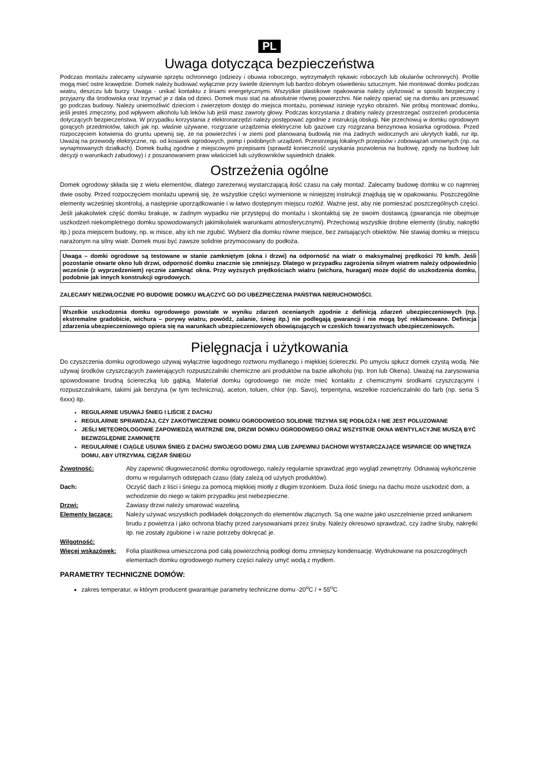PL
Uwaga dotycząca bezpieczeństwa
Podczas montażu zalecamy używanie sprzętu ochronnego (odzieży i obuwia roboczego, wytrzymałych rękawic roboczych lub okularów ochronnych). Profile mogą mieć ostre krawędzie. Domek należy budować wyłącznie przy świetle dziennym lub bardzo dobrym oświetleniu sztucznym. Nie montować domku podczas wiatru, deszczu lub burzy. Uwaga - unikać kontaktu z liniami energetycznymi. Wszystkie plastikowe opakowania należy utylizować w sposób bezpieczny i przyjazny dla środowiska oraz trzymać je z dala od dzieci. Domek musi stać na absolutnie równej powierzchni. Nie należy opierać się na domku ani przesuwać go podczas budowy. Należy uniemożliwić dzieciom i zwierzętom dostęp do miejsca montażu, ponieważ istnieje ryzyko obrażeń. Nie próbuj montować domku, jeśli jesteś zmęczony, pod wpływem alkoholu lub leków lub jeśli masz zawroty głowy. Podczas korzystania z drabiny należy przestrzegać ostrzeżeń producenta dotyczących bezpieczeństwa. W przypadku korzystania z elektronarzędzi należy postępować zgodnie z instrukcją obsługi. Nie przechowuj w domku ogrodowym gorących przedmiotów, takich jak np. właśnie używane, rozgrzane urządzenia elektryczne lub gazowe czy rozgrzana benzynowa kosiarka ogrodowa. Przed rozpoczęciem kotwienia do gruntu upewnij się, że na powierzchni i w ziemi pod planowaną budowlą nie ma żadnych widocznych ani ukrytych kabli, rur itp. Uważaj na przewody elektryczne, np. od kosiarek ogrodowych, pomp i podobnych urządzeń. Przestrzegaj lokalnych przepisów i zobowiązań umownych (np. na wynajmowanych działkach). Domek buduj zgodnie z miejscowymi przepisami (sprawdź konieczność uzyskania pozwolenia na budowę, zgody na budowę lub decyzji o warunkach zabudowy) i z poszanowaniem praw właścicieli lub użytkowników sąsiednich działek.
Ostrzeżenia ogólne
Domek ogrodowy składa się z wielu elementów, dlatego zarezerwuj wystarczającą ilość czasu na cały montaż. Zalecamy budowę domku w co najmniej dwie osoby. Przed rozpoczęciem montażu upewnij się, że wszystkie części wymienione w niniejszej instrukcji znajdują się w opakowaniu. Poszczególne elementy wcześniej skontroluj, a następnie uporządkowanie i w łatwo dostępnym miejscu rozłóż. Ważne jest, aby nie pomieszać poszczególnych części. Jeśli jakakolwiek część domku brakuje, w żadnym wypadku nie przystępuj do montażu i skontaktuj się ze swoim dostawcą (gwarancja nie obejmuje uszkodzeń niekompletnego domku spowodowanych jakimikolwiek warunkami atmosferycznymi). Przechowuj wszystkie drobne elementy (śruby, nakrętki itp.) poza miejscem budowy, np. w misce, aby ich nie zgubić. Wybierz dla domku równe miejsce, bez zwisających obiektów. Nie stawiaj domku w miejscu narażonym na silny wiatr. Domek musi być zawsze solidnie przymocowany do podłoża.
Uwaga – domki ogrodowe są testowane w stanie zamkniętym (okna i drzwi) na odporność na wiatr o maksymalnej prędkości 70 km/h. Jeśli pozostanie otwarte okno lub drzwi, odporność domku znacznie się zmniejszy. Dlatego w przypadku zagrożenia silnym wiatrem należy odpowiednio wcześnie (z wyprzedzeniem) ręcznie zamknąć okna. Przy wyższych prędkościach wiatru (wichura, huragan) może dojść do uszkodzenia domku, podobnie jak innych konstrukcji ogrodowych.
ZALECAMY NIEZWŁOCZNIE PO BUDOWIE DOMKU WŁĄCZYĆ GO DO UBEZPIECZENIA PAŃSTWA NIERUCHOMOŚCI.
Wszelkie uszkodzenia domku ogrodowego powstałe w wyniku zdarzeń ocenianych zgodnie z definicją zdarzeń ubezpieczeniowych (np. ekstremalne gradobicie, wichura – porywy wiatru, powódź, zalanie, śnieg itp.) nie podlegają gwarancji i nie mogą być reklamowane. Definicja zdarzenia ubezpieczeniowego opiera się na warunkach ubezpieczeniowych obowiązujących w czeskich towarzystwach ubezpieczeniowych.
Pielęgnacja i użytkowania
Do czyszczenia domku ogrodowego używaj wyłącznie łagodnego roztworu mydlanego i miękkiej ściereczki. Po umyciu spłucz domek czystą wodą. Nie używaj środków czyszczących zawierających rozpuszczalniki chemiczne ani produktów na bazie alkoholu (np. Iron lub Okena). Uważaj na zarysowania spowodowane brudną ściereczką lub gąbką. Materiał domku ogrodowego nie może mieć kontaktu z chemicznymi środkami czyszczącymi i rozpuszczalnikami, takimi jak benzyna (w tym techniczna), aceton, toluen, chlor (np. Savo), terpentyna, wszelkie rozcieńczalniki do farb (np. seria S 6xxx) itp.
REGULARNIE USUWAJ ŚNIEG I LIŚCIE Z DACHU
REGULARNIE SPRAWDZAJ, CZY ZAKOTWICZENIE DOMKU OGRODOWEGO SOLIDNIE TRZYMA SIĘ PODŁOŻA I NIE JEST POLUZOWANE
JEŚLI METEOROLOGOWIE ZAPOWIEDZĄ WIATRZNE DNI, DRZWI DOMKU OGRODOWEGO ORAZ WSZYSTKIE OKNA WENTYLACYJNE MUSZĄ BYĆ BEZWZGLĘDNIE ZAMKNIĘTE
REGULARNIE I CIĄGLE USUWA ŚNIEG Z DACHU SWOJEGO DOMU ZIMĄ LUB ZAPEWNIJ DACHOWI WYSTARCZAJĄCE WSPARCIE OD WNĘTRZA DOMU, ABY UTRZYMAŁ CIĘŻAR ŚNIEGU
| Żywotność: | Aby zapewnić długowieczność domku ogrodowego, należy regularnie sprawdzać jego wygląd zewnętrzny. Odnawiaj wykończenie domu w regularnych odstępach czasu (daty zależą od użytych produktów). |
| Dach: | Oczyść dach z liści i śniegu za pomocą miękkiej miotły z długim trzonkiem. Duża ilość śniegu na dachu może uszkodzić dom, a wchodzenie do niego w takim przypadku jest niebezpieczne. |
| Drzwi: | Zawiasy drzwi należy smarować wazeliną. |
| Elementy łączące: | Należy używać wszystkich podkładek dołączonych do elementów złącznych. Są one ważne jako uszczelnienie przed wnikaniem brudu z powietrza i jako ochrona blachy przed zarysowaniami przez śruby. Należy okresowo sprawdzać, czy żadne śruby, nakrętki itp. nie zostały zgubione i w razie potrzeby dokręcać je. |
| Wilgotność: | |
| Więcej wskazówek: | Folia plastikowa umieszczona pod całą powierzchnią podłogi domu zmniejszy kondensację. Wydrukowane na poszczególnych elementach domku ogrodowego numery części należy umyć wodą z mydłem. |
PARAMETRY TECHNICZNE DOMÓW:
zakres temperatur, w którym producent gwarantuje parametry techniczne domu -20<sup>o</sup>C / + 55<sup>o</sup>C